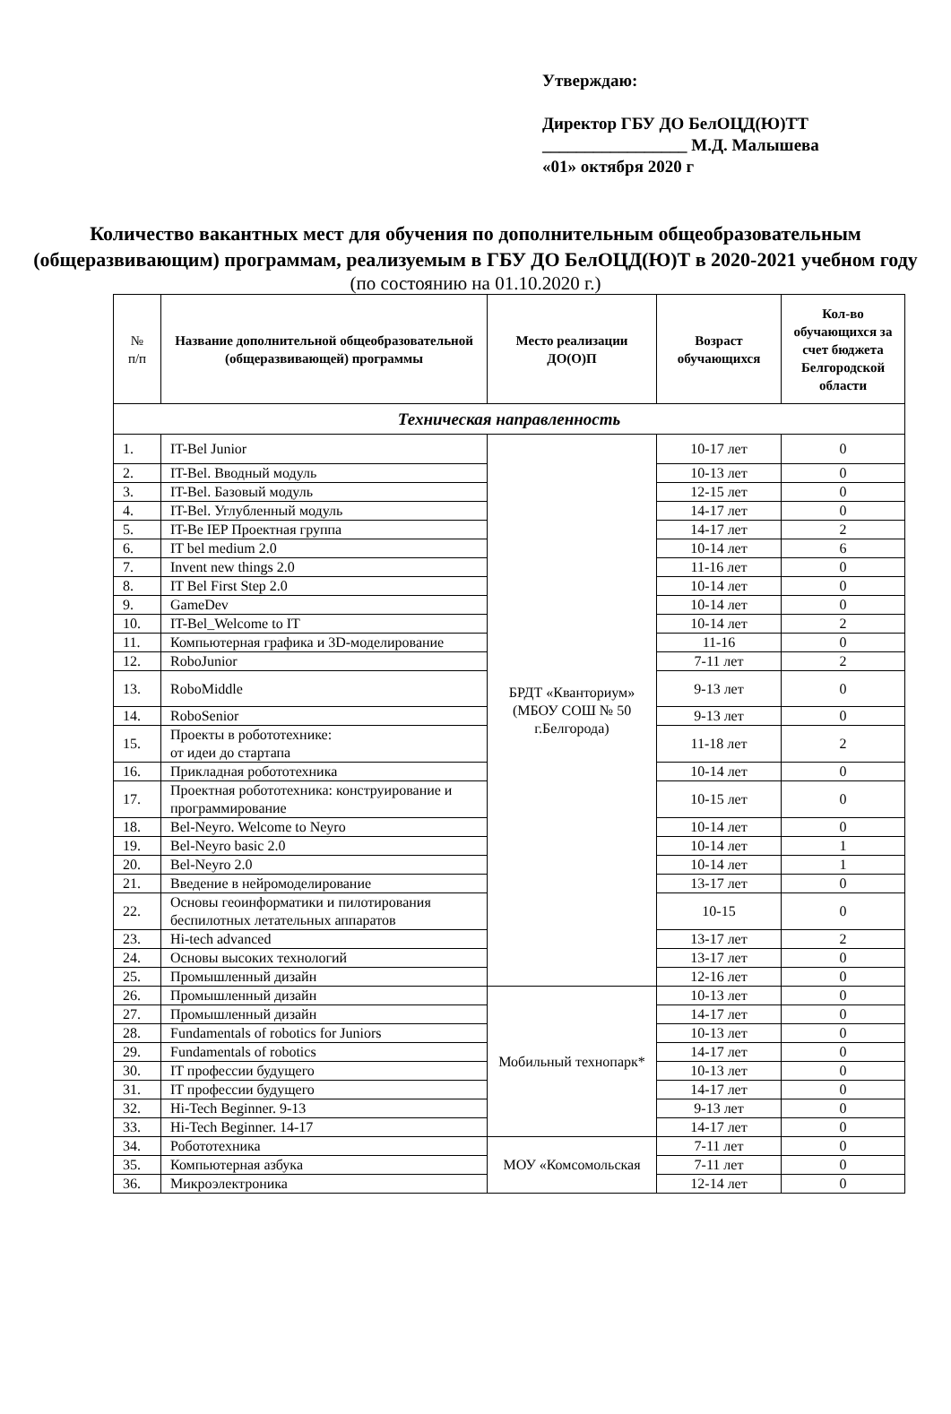Утверждаю:
Директор ГБУ ДО БелОЦД(Ю)ТТ
_________________ М.Д. Малышева
«01» октября 2020 г
Количество вакантных мест для обучения по дополнительным общеобразовательным (общеразвивающим) программам, реализуемым в ГБУ ДО БелОЦД(Ю)Т в 2020-2021 учебном году
(по состоянию на 01.10.2020 г.)
| № п/п | Название дополнительной общеобразовательной (общеразвивающей) программы | Место реализации ДО(О)П | Возраст обучающихся | Кол-во обучающихся за счет бюджета Белгородской области |
| --- | --- | --- | --- | --- |
| Техническая направленность | | | | |
| 1. | IT-Bel Junior | БРДТ «Кванториум» (МБОУ СОШ № 50 г.Белгорода) | 10-17 лет | 0 |
| 2. | IT-Bel. Вводный модуль | | 10-13 лет | 0 |
| 3. | IT-Bel. Базовый модуль | | 12-15 лет | 0 |
| 4. | IT-Bel. Углубленный модуль | | 14-17 лет | 0 |
| 5. | IT-Be IEP Проектная группа | | 14-17 лет | 2 |
| 6. | IT bel medium 2.0 | | 10-14 лет | 6 |
| 7. | Invent new things 2.0 | | 11-16 лет | 0 |
| 8. | IT Bel First Step 2.0 | | 10-14 лет | 0 |
| 9. | GameDev | | 10-14 лет | 0 |
| 10. | IT-Bel_Welcome to IT | | 10-14 лет | 2 |
| 11. | Компьютерная графика и 3D-моделирование | | 11-16 | 0 |
| 12. | RoboJunior | | 7-11 лет | 2 |
| 13. | RoboMiddle | | 9-13 лет | 0 |
| 14. | RoboSenior | | 9-13 лет | 0 |
| 15. | Проекты в робототехнике: от идеи до стартапа | | 11-18 лет | 2 |
| 16. | Прикладная робототехника | | 10-14 лет | 0 |
| 17. | Проектная робототехника: конструирование и программирование | | 10-15 лет | 0 |
| 18. | Bel-Neyro. Welcome to Neyro | | 10-14 лет | 0 |
| 19. | Bel-Neyro basic 2.0 | | 10-14 лет | 1 |
| 20. | Bel-Neyro 2.0 | | 10-14 лет | 1 |
| 21. | Введение в нейромоделирование | | 13-17 лет | 0 |
| 22. | Основы геоинформатики и пилотирования беспилотных летательных аппаратов | | 10-15 | 0 |
| 23. | Hi-tech advanced | | 13-17 лет | 2 |
| 24. | Основы высоких технологий | | 13-17 лет | 0 |
| 25. | Промышленный дизайн | | 12-16 лет | 0 |
| 26. | Промышленный дизайн | Мобильный технопарк* | 10-13 лет | 0 |
| 27. | Промышленный дизайн | | 14-17 лет | 0 |
| 28. | Fundamentals of robotics for Juniors | | 10-13 лет | 0 |
| 29. | Fundamentals of robotics | | 14-17 лет | 0 |
| 30. | IT профессии будущего | | 10-13 лет | 0 |
| 31. | IT профессии будущего | | 14-17 лет | 0 |
| 32. | Hi-Tech Beginner. 9-13 | | 9-13 лет | 0 |
| 33. | Hi-Tech Beginner. 14-17 | | 14-17 лет | 0 |
| 34. | Робототехника | МОУ «Комсомольская | 7-11 лет | 0 |
| 35. | Компьютерная азбука | | 7-11 лет | 0 |
| 36. | Микроэлектроника | | 12-14 лет | 0 |